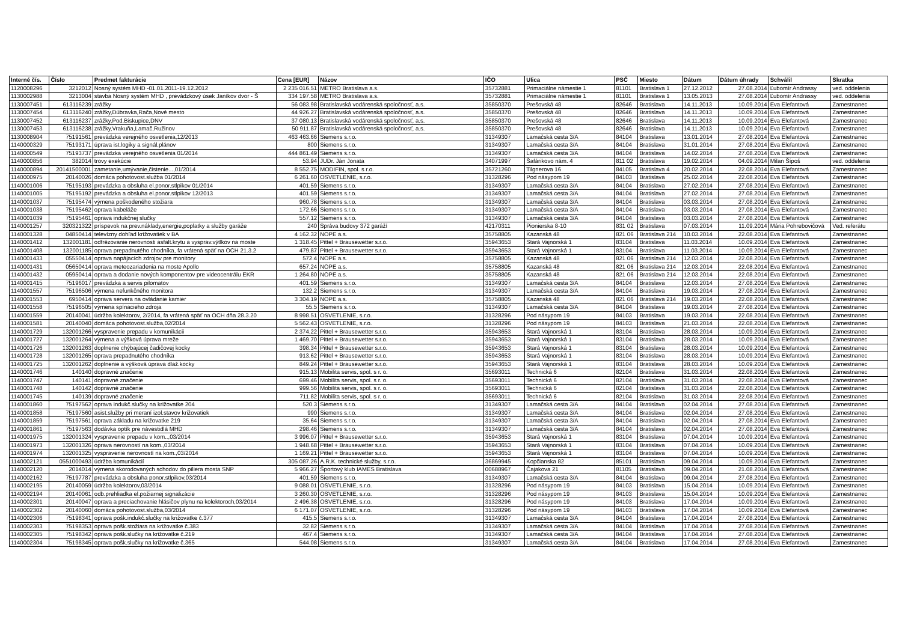| Interné čís. | Číslo | Predmet fakturácie | Cena [EUR] | Názov | IČO | Ulica | PSČ | Miesto | Dátum | Dátum úhrady | Schválil | Skratka |
| --- | --- | --- | --- | --- | --- | --- | --- | --- | --- | --- | --- | --- |
| 1120008296 | 3212012 | Nosný systém MHD -01.01.2011-19.12.2012 | 2 235 016.51 | METRO Bratislava a.s. | 35732881 | Primaciálne námestie 1 | 81101 | Bratislava 1 | 27.12.2012 | 27.08.2014 | Ľubomír Andrassy | ved. oddelenia |
| 1130002988 | 3213004 | stavba Nosný systém MHD , prevádzkový úsek Janíkov dvor - Š | 334 197.58 | METRO Bratislava a.s. | 35732881 | Primaciálne námestie 1 | 81101 | Bratislava 1 | 13.05.2013 | 27.08.2014 | Ľubomír Andrassy | ved. oddelenia |
| 1130007451 | 613116239 | zrážky | 56 083.98 | Bratislavská vodárenská spoločnosť, a.s. | 35850370 | Prešovská 48 | 82646 | Bratislava | 14.11.2013 | 10.09.2014 | Eva Elefantová | Zamestnanec |
| 1130007454 | 613116240 | zrážky,Dúbravka,Rača,Nové mesto | 44 926.27 | Bratislavská vodárenská spoločnosť, a.s. | 35850370 | Prešovská 48 | 82646 | Bratislava | 14.11.2013 | 10.09.2014 | Eva Elefantová | Zamestnanec |
| 1130007452 | 613116237 | zrážky,Pod.Biskupice,DNV | 37 080.13 | Bratislavská vodárenská spoločnosť, a.s. | 35850370 | Prešovská 48 | 82646 | Bratislava | 14.11.2013 | 10.09.2014 | Eva Elefantová | Zamestnanec |
| 1130007453 | 613116238 | zrážky,Vrakuňa,Lamač,Ružinov | 50 911.87 | Bratislavská vodárenská spoločnosť, a.s. | 35850370 | Prešovská 48 | 82646 | Bratislava | 14.11.2013 | 10.09.2014 | Eva Elefantová | Zamestnanec |
| 1130008904 | 75191561 | prevádzka verejného osvetlenia,12/2013 | 463 463.66 | Siemens s.r.o. | 31349307 | Lamačská cesta 3/A | 84104 | Bratislava | 13.01.2014 | 27.08.2014 | Eva Elefantová | Zamestnanec |
| 1140000329 | 75193171 | úprava ist.logiky a signál.plánov | 800 | Siemens s.r.o. | 31349307 | Lamačská cesta 3/A | 84104 | Bratislava | 31.01.2014 | 27.08.2014 | Eva Elefantová | Zamestnanec |
| 1140000549 | 75193737 | prevádzka verejného osvetlenia 01/2014 | 444 861.49 | Siemens s.r.o. | 31349307 | Lamačská cesta 3/A | 84104 | Bratislava | 14.02.2014 | 27.08.2014 | Eva Elefantová | Zamestnanec |
| 1140000856 | 382014 | trovy exekúcie | 53.94 | JUDr. Ján Jonata | 34071997 | Šafárikovo nám. 4 | 811 02 | Bratislava | 19.02.2014 | 04.09.2014 | Milan Šípoš | ved. oddelenia |
| 1140000894 | 20141500001 | zametanie,umývanie,čistenie...,01/2014 | 8 552.75 | MODIFIN, spol. s r.o. | 35721260 | Tilgnerova 16 | 84105 | Bratislava 4 | 20.02.2014 | 22.08.2014 | Eva Elefantová | Zamestnanec |
| 1140000975 | 20140026 | domáca pohotovost.služba 01/2014 | 6 261.60 | OSVETLENIE, s.r.o. | 31328296 | Pod násypom 19 | 84103 | Bratislava | 25.02.2014 | 22.08.2014 | Eva Elefantová | Zamestnanec |
| 1140001006 | 75195193 | prevádzka a obsluha el.ponor.stlpikov 01/2014 | 401.59 | Siemens s.r.o. | 31349307 | Lamačská cesta 3/A | 84104 | Bratislava | 27.02.2014 | 27.08.2014 | Eva Elefantová | Zamestnanec |
| 1140001005 | 75195192 | prevádzka a obsluha el.ponor.stlpikov 12/2013 | 401.59 | Siemens s.r.o. | 31349307 | Lamačská cesta 3/A | 84104 | Bratislava | 27.02.2014 | 27.08.2014 | Eva Elefantová | Zamestnanec |
| 1140001037 | 75195474 | výmena poškodeného stožiara | 960.78 | Siemens s.r.o. | 31349307 | Lamačská cesta 3/A | 84104 | Bratislava | 03.03.2014 | 27.08.2014 | Eva Elefantová | Zamestnanec |
| 1140001038 | 75195462 | oprava kabeláže | 172.66 | Siemens s.r.o. | 31349307 | Lamačská cesta 3/A | 84104 | Bratislava | 03.03.2014 | 27.08.2014 | Eva Elefantová | Zamestnanec |
| 1140001039 | 75195461 | oprava indukčnej slučky | 557.12 | Siemens s.r.o. | 31349307 | Lamačská cesta 3/A | 84104 | Bratislava | 03.03.2014 | 27.08.2014 | Eva Elefantová | Zamestnanec |
| 1140001257 | 320321322 | príspevok na prev.náklady,energie,poplatky a služby garáže | 240 | Správa budovy 372 garáží | 42170311 | Pionierska 8-10 | 831 02 | Bratislava | 07.03.2014 | 11.09.2014 | Mária Pohrebovičová | Ved. referátu |
| 1140001328 | 04850414 | televízny dohľad križovatiek v BA | 4 162.32 | NOPE a.s. | 35758805 | Kazanská 48 | 821 06 | Bratislava 214 | 10.03.2014 | 22.08.2014 | Eva Elefantová | Zamestnanec |
| 1140001412 | 132001181 | odfrézovanie nerovnosti asfalt.krytu a vysprav.výtlkov na moste | 1 318.45 | Pittel + Brausewetter s.r.o. | 35943653 | Stará Vajnorská 1 | 83104 | Bratislava | 11.03.2014 | 10.09.2014 | Eva Elefantová | Zamestnanec |
| 1140001408 | 132001185 | oprava prepadnutého chodníka, fa vrátená späť na OCH 21.3.2 | 479.87 | Pittel + Brausewetter s.r.o. | 35943653 | Stará Vajnorská 1 | 83104 | Bratislava | 11.03.2014 | 10.09.2014 | Eva Elefantová | Zamestnanec |
| 1140001433 | 05550414 | oprava napájacích zdrojov pre monitory | 572.4 | NOPE a.s. | 35758805 | Kazanská 48 | 821 06 | Bratislava 214 | 12.03.2014 | 22.08.2014 | Eva Elefantová | Zamestnanec |
| 1140001431 | 05650414 | oprava meteozariadenia na moste Apollo | 657.24 | NOPE a.s. | 35758805 | Kazanská 48 | 821 06 | Bratislava 214 | 12.03.2014 | 22.08.2014 | Eva Elefantová | Zamestnanec |
| 1140001432 | 05950414 | oprava a dodanie nových komponentov pre videocentrálu EKR | 1 264.80 | NOPE a.s. | 35758805 | Kazanská 48 | 821 06 | Bratislava 214 | 12.03.2014 | 22.08.2014 | Eva Elefantová | Zamestnanec |
| 1140001415 | 75196017 | prevádzka a servis pilomatov | 401.59 | Siemens s.r.o. | 31349307 | Lamačská cesta 3/A | 84104 | Bratislava | 12.03.2014 | 27.08.2014 | Eva Elefantová | Zamestnanec |
| 1140001557 | 75196506 | výmena nefunkčného monitora | 132.2 | Siemens s.r.o. | 31349307 | Lamačská cesta 3/A | 84104 | Bratislava | 19.03.2014 | 27.08.2014 | Eva Elefantová | Zamestnanec |
| 1140001553 | 6950414 | oprava servera na ovládanie kamier | 3 304.19 | NOPE a.s. | 35758805 | Kazanská 48 | 821 06 | Bratislava 214 | 19.03.2014 | 22.08.2014 | Eva Elefantová | Zamestnanec |
| 1140001558 | 75196505 | výmena spínacieho zdroja | 55.5 | Siemens s.r.o. | 31349307 | Lamačská cesta 3/A | 84104 | Bratislava | 19.03.2014 | 27.08.2014 | Eva Elefantová | Zamestnanec |
| 1140001559 | 20140041 | údržba kolektorov, 2/2014, fa vrátená späť na OCH dňa 28.3.20 | 8 998.51 | OSVETLENIE, s.r.o. | 31328296 | Pod násypom 19 | 84103 | Bratislava | 19.03.2014 | 22.08.2014 | Eva Elefantová | Zamestnanec |
| 1140001581 | 20140040 | domáca pohotovost.služba,02/2014 | 5 562.43 | OSVETLENIE, s.r.o. | 31328296 | Pod násypom 19 | 84103 | Bratislava | 21.03.2014 | 22.08.2014 | Eva Elefantová | Zamestnanec |
| 1140001729 | 132001266 | vyspravenie prepadu v komunikácii | 2 374.22 | Pittel + Brausewetter s.r.o. | 35943653 | Stará Vajnorská 1 | 83104 | Bratislava | 28.03.2014 | 10.09.2014 | Eva Elefantová | Zamestnanec |
| 1140001727 | 132001264 | výmena a výšková úprava mreže | 1 469.70 | Pittel + Brausewetter s.r.o. | 35943653 | Stará Vajnorská 1 | 83104 | Bratislava | 28.03.2014 | 10.09.2014 | Eva Elefantová | Zamestnanec |
| 1140001726 | 132001263 | doplnenie chýbajúcej čadičovej kocky | 398.34 | Pittel + Brausewetter s.r.o. | 35943653 | Stará Vajnorská 1 | 83104 | Bratislava | 28.03.2014 | 10.09.2014 | Eva Elefantová | Zamestnanec |
| 1140001728 | 132001265 | oprava prepadnutého chodníka | 913.62 | Pittel + Brausewetter s.r.o. | 35943653 | Stará Vajnorská 1 | 83104 | Bratislava | 28.03.2014 | 10.09.2014 | Eva Elefantová | Zamestnanec |
| 1140001725 | 132001262 | doplnenie a výšková úprava dlaž.kocky | 849.24 | Pittel + Brausewetter s.r.o. | 35943653 | Stará Vajnorská 1 | 83104 | Bratislava | 28.03.2014 | 10.09.2014 | Eva Elefantová | Zamestnanec |
| 1140001746 | 140140 | dopravné značenie | 915.13 | Mobilita servis, spol. s r. o. | 35693011 | Technická 6 | 82104 | Bratislava | 31.03.2014 | 22.08.2014 | Eva Elefantová | Zamestnanec |
| 1140001747 | 140141 | dopravné značenie | 699.46 | Mobilita servis, spol. s r. o. | 35693011 | Technická 6 | 82104 | Bratislava | 31.03.2014 | 22.08.2014 | Eva Elefantová | Zamestnanec |
| 1140001748 | 140142 | dopravné značenie | 999.56 | Mobilita servis, spol. s r. o. | 35693011 | Technická 6 | 82104 | Bratislava | 31.03.2014 | 22.08.2014 | Eva Elefantová | Zamestnanec |
| 1140001745 | 140139 | dopravné značenie | 711.82 | Mobilita servis, spol. s r. o. | 35693011 | Technická 6 | 82104 | Bratislava | 31.03.2014 | 22.08.2014 | Eva Elefantová | Zamestnanec |
| 1140001860 | 75197562 | oprava indukč.slučky na križovatke 204 | 520.3 | Siemens s.r.o. | 31349307 | Lamačská cesta 3/A | 84104 | Bratislava | 02.04.2014 | 27.08.2014 | Eva Elefantová | Zamestnanec |
| 1140001858 | 75197560 | asist.služby pri meraní izol.stavov križovatiek | 990 | Siemens s.r.o. | 31349307 | Lamačská cesta 3/A | 84104 | Bratislava | 02.04.2014 | 27.08.2014 | Eva Elefantová | Zamestnanec |
| 1140001859 | 75197561 | oprava základu na križovatke 219 | 35.64 | Siemens s.r.o. | 31349307 | Lamačská cesta 3/A | 84104 | Bratislava | 02.04.2014 | 27.08.2014 | Eva Elefantová | Zamestnanec |
| 1140001861 | 75197563 | dodávka optík pre návestidlá MHD | 298.46 | Siemens s.r.o. | 31349307 | Lamačská cesta 3/A | 84104 | Bratislava | 02.04.2014 | 27.08.2014 | Eva Elefantová | Zamestnanec |
| 1140001975 | 132001324 | vyspravenie prepadu v kom..,03/2014 | 3 996.07 | Pittel + Brausewetter s.r.o. | 35943653 | Stará Vajnorská 1 | 83104 | Bratislava | 07.04.2014 | 10.09.2014 | Eva Elefantová | Zamestnanec |
| 1140001973 | 132001326 | oprava nerovností na kom.,03/2014 | 1 948.68 | Pittel + Brausewetter s.r.o. | 35943653 | Stará Vajnorská 1 | 83104 | Bratislava | 07.04.2014 | 10.09.2014 | Eva Elefantová | Zamestnanec |
| 1140001974 | 132001325 | vyspravenie nerovností na kom.,03/2014 | 1 169.21 | Pittel + Brausewetter s.r.o. | 35943653 | Stará Vajnorská 1 | 83104 | Bratislava | 07.04.2014 | 10.09.2014 | Eva Elefantová | Zamestnanec |
| 1140002121 | 0551000493 | údržba komunikácií | 305 087.26 | A.R.K. technické služby, s.r.o. | 36869945 | Kopčianska 82 | 85101 | Bratislava | 09.04.2014 | 10.09.2014 | Eva Elefantová | Zamestnanec |
| 1140002120 | 2014014 | výmena skorodovaných schodov do piliera mosta SNP | 5 966.27 | Športový klub IAMES Bratislava | 00688967 | Čajakova 21 | 81105 | Bratislava | 09.04.2014 | 21.08.2014 | Eva Elefantová | Zamestnanec |
| 1140002162 | 75197787 | prevádzka a obsluha ponor.stlpikov,03/2014 | 401.59 | Siemens s.r.o. | 31349307 | Lamačská cesta 3/A | 84104 | Bratislava | 09.04.2014 | 27.08.2014 | Eva Elefantová | Zamestnanec |
| 1140002195 | 20140059 | údržba kolektorov,03/2014 | 9 088.01 | OSVETLENIE, s.r.o. | 31328296 | Pod násypom 19 | 84103 | Bratislava | 15.04.2014 | 10.09.2014 | Eva Elefantová | Zamestnanec |
| 1140002194 | 20140061 | odb.prehliadka el.požiarnej signalizácie | 3 260.30 | OSVETLENIE, s.r.o. | 31328296 | Pod násypom 19 | 84103 | Bratislava | 15.04.2014 | 10.09.2014 | Eva Elefantová | Zamestnanec |
| 1140002301 | 20140047 | oprava a preciachovanie hlásičov plynu na kolektoroch,03/2014 | 2 496.38 | OSVETLENIE, s.r.o. | 31328296 | Pod násypom 19 | 84103 | Bratislava | 17.04.2014 | 10.09.2014 | Eva Elefantová | Zamestnanec |
| 1140002302 | 20140060 | domáca pohotovost.služba,03/2014 | 6 171.07 | OSVETLENIE, s.r.o. | 31328296 | Pod násypom 19 | 84103 | Bratislava | 17.04.2014 | 10.09.2014 | Eva Elefantová | Zamestnanec |
| 1140002306 | 75198341 | oprava pošk.indukč.slučky na križovatke č.377 | 415.5 | Siemens s.r.o. | 31349307 | Lamačská cesta 3/A | 84104 | Bratislava | 17.04.2014 | 27.08.2014 | Eva Elefantová | Zamestnanec |
| 1140002303 | 75198353 | oprava pošk.stožiara na križovatke č.383 | 32.82 | Siemens s.r.o. | 31349307 | Lamačská cesta 3/A | 84104 | Bratislava | 17.04.2014 | 27.08.2014 | Eva Elefantová | Zamestnanec |
| 1140002305 | 75198342 | oprava pošk.slučky na križovatke č.219 | 467.4 | Siemens s.r.o. | 31349307 | Lamačská cesta 3/A | 84104 | Bratislava | 17.04.2014 | 27.08.2014 | Eva Elefantová | Zamestnanec |
| 1140002304 | 75198345 | oprava pošk.slučky na križovatke č.365 | 544.08 | Siemens s.r.o. | 31349307 | Lamačská cesta 3/A | 84104 | Bratislava | 17.04.2014 | 27.08.2014 | Eva Elefantová | Zamestnanec |